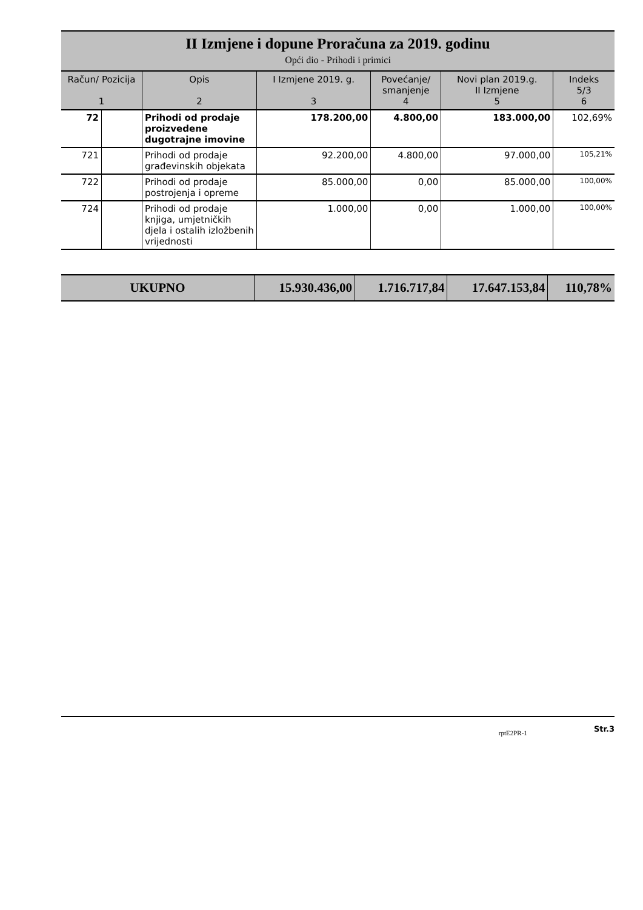II Izmjene i dopune Proračuna za 2019. godinu
Opći dio - Prihodi i primici
| Račun/ Pozicija 1 | | Opis 2 | I Izmjene 2019. g. 3 | Povećanje/ smanjenje 4 | Novi plan 2019.g. II Izmjene 5 | Indeks 5/3 6 |
| --- | --- | --- | --- | --- | --- | --- |
| 72 | | Prihodi od prodaje proizvedene dugotrajne imovine | 178.200,00 | 4.800,00 | 183.000,00 | 102,69% |
| 721 | | Prihodi od prodaje građevinskih objekata | 92.200,00 | 4.800,00 | 97.000,00 | 105,21% |
| 722 | | Prihodi od prodaje postrojenja i opreme | 85.000,00 | 0,00 | 85.000,00 | 100,00% |
| 724 | | Prihodi od prodaje knjiga, umjetničkih djela i ostalih izložbenih vrijednosti | 1.000,00 | 0,00 | 1.000,00 | 100,00% |
| UKUPNO | 15.930.436,00 | 1.716.717,84 | 17.647.153,84 | 110,78% |
rptE2PR-1 Str.3